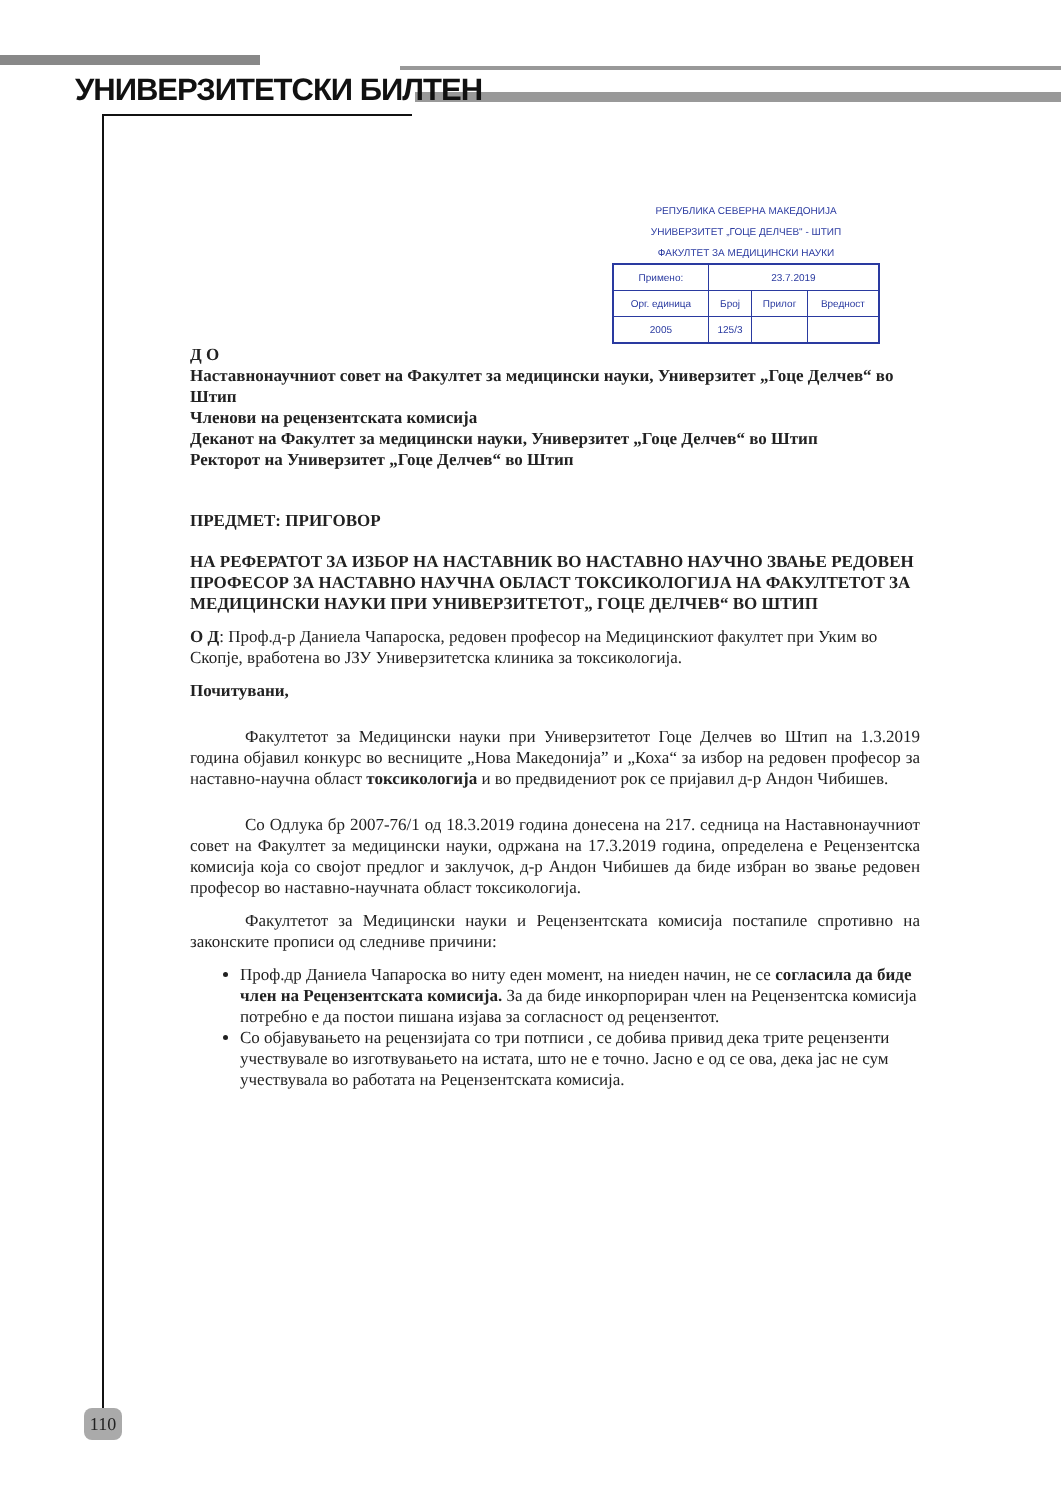УНИВЕРЗИТЕТСКИ БИЛТЕН
РЕПУБЛИКА СЕВЕРНА МАКЕДОНИЈА
УНИВЕРЗИТЕТ „ГОЦЕ ДЕЛЧЕВ" - ШТИП
ФАКУЛТЕТ ЗА МЕДИЦИНСКИ НАУКИ
| Примено: | 23.7.2019 | | |
| Орг. единица | Број | Прилог | Вредност |
| 2005 | 125/3 | | |
Д О
Наставнонаучниот совет на Факултет за медицински науки, Универзитет „Гоце Делчев“ во Штип
Членови на рецензентската комисија
Деканот на Факултет за медицински науки, Универзитет „Гоце Делчев“ во Штип
Ректорот на Универзитет „Гоце Делчев“ во Штип
ПРЕДМЕТ: ПРИГОВОР
НА РЕФЕРАТОТ ЗА ИЗБОР НА НАСТАВНИК ВО НАСТАВНО НАУЧНО ЗВАЊЕ РЕДОВЕН ПРОФЕСОР ЗА НАСТАВНО НАУЧНА ОБЛАСТ ТОКСИКОЛОГИЈА НА ФАКУЛТЕТОТ ЗА МЕДИЦИНСКИ НАУКИ ПРИ УНИВЕРЗИТЕТОТ„ ГОЦЕ ДЕЛЧЕВ“ ВО ШТИП
О Д: Проф.д-р Даниела Чапароска, редовен професор на Медицинскиот факултет при Уким во Скопје, вработена во ЈЗУ Универзитетска клиника за токсикологија.
Почитувани,
Факултетот за Медицински науки при Универзитетот Гоце Делчев во Штип на 1.3.2019 година објавил конкурс во весниците „Нова Македонија” и „Коха“ за избор на редовен професор за наставно-научна област токсикологија и во предвидениот рок се пријавил д-р Андон Чибишев.
Со Одлука бр 2007-76/1 од 18.3.2019 година донесена на 217. седница на Наставнонаучниот совет на Факултет за медицински науки, одржана на 17.3.2019 година, определена е Рецензентска комисија која со својот предлог и заклучок, д-р Андон Чибишев да биде избран во звање редовен професор во наставно-научната област токсикологија.
Факултетот за Медицински науки и Рецензентската комисија постапиле спротивно на законските прописи од следниве причини:
Проф.др Даниела Чапароска во ниту еден момент, на ниеден начин, не се согласила да биде член на Рецензентската комисија. За да биде инкорпориран член на Рецензентска комисија потребно е да постои пишана изјава за согласност од рецензентот.
Со објавувањето на рецензијата со три потписи , се добива привид дека трите рецензенти учествувале во изготвувањето на истата, што не е точно. Јасно е од се ова, дека јас не сум учествувала во работата на Рецензентската комисија.
110